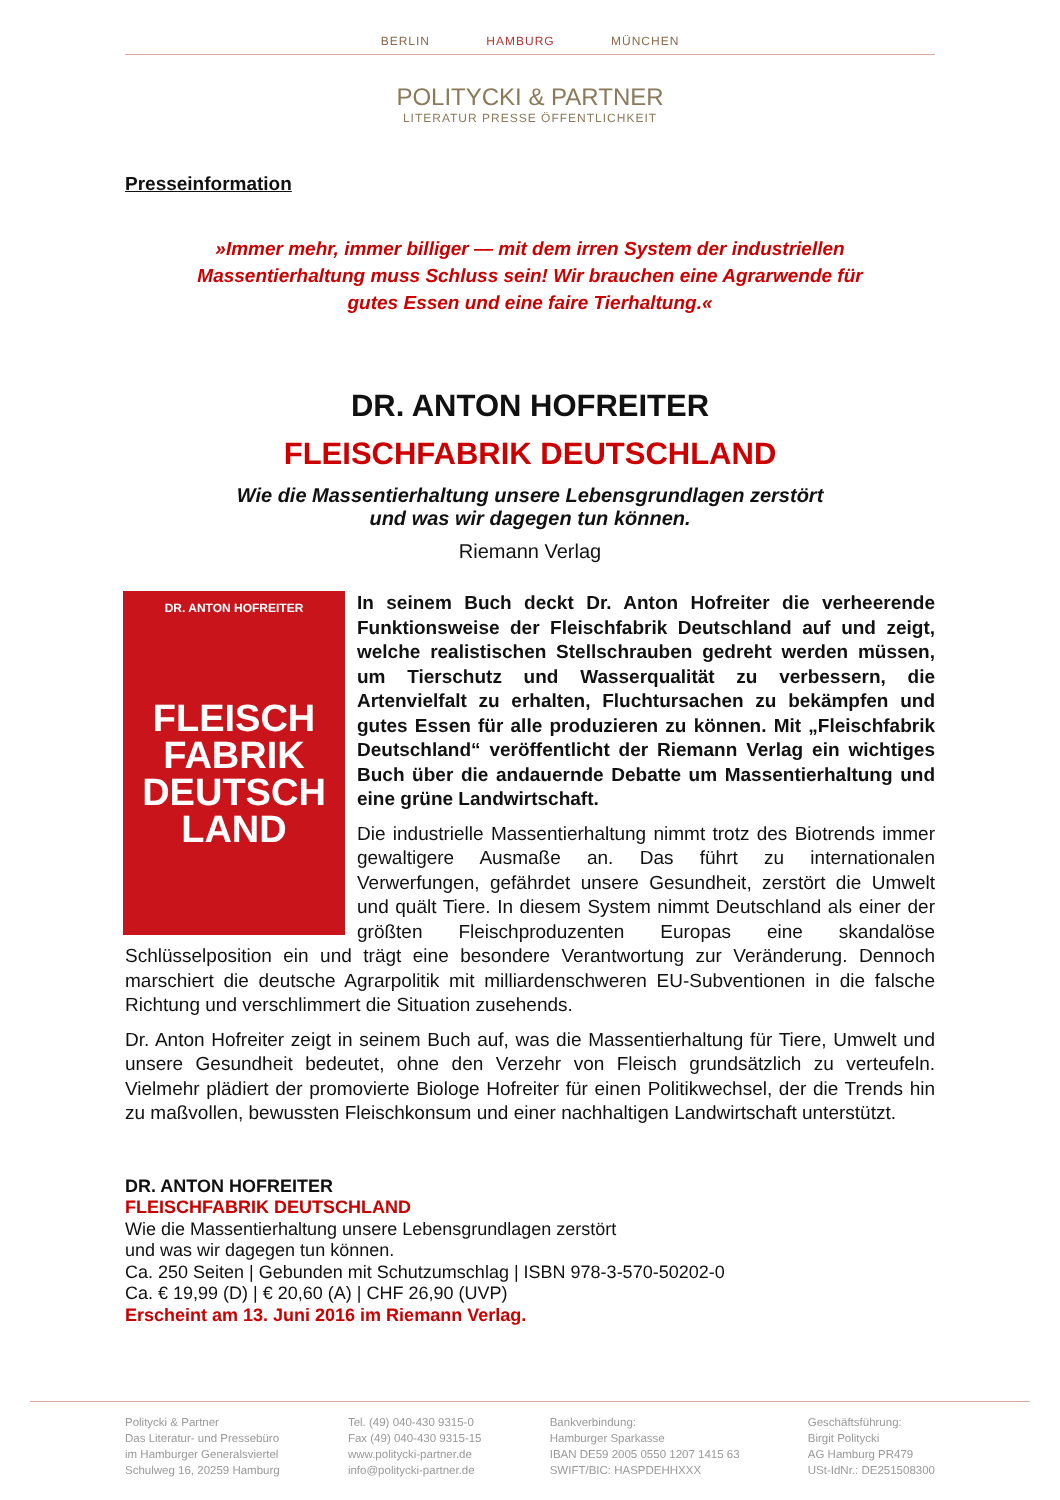BERLIN HAMBURG MÜNCHEN
POLITYCKI & PARTNER
LITERATUR PRESSE ÖFFENTLICHKEIT
Presseinformation
»Immer mehr, immer billiger — mit dem irren System der industriellen Massentierhaltung muss Schluss sein! Wir brauchen eine Agrarwende für gutes Essen und eine faire Tierhaltung.«
DR. ANTON HOFREITER
FLEISCHFABRIK DEUTSCHLAND
Wie die Massentierhaltung unsere Lebensgrundlagen zerstört
und was wir dagegen tun können.
Riemann Verlag
DR. ANTON HOFREITER
FLEISCH
FABRIK
DEUTSCH
LAND
In seinem Buch deckt Dr. Anton Hofreiter die verheerende Funktionsweise der Fleischfabrik Deutschland auf und zeigt, welche realistischen Stellschrauben gedreht werden müssen, um Tierschutz und Wasserqualität zu verbessern, die Artenvielfalt zu erhalten, Fluchtursachen zu bekämpfen und gutes Essen für alle produzieren zu können. Mit „Fleischfabrik Deutschland“ veröffentlicht der Riemann Verlag ein wichtiges Buch über die andauernde Debatte um Massentierhaltung und eine grüne Landwirtschaft.
Die industrielle Massentierhaltung nimmt trotz des Biotrends immer gewaltigere Ausmaße an. Das führt zu internationalen Verwerfungen, gefährdet unsere Gesundheit, zerstört die Umwelt und quält Tiere. In diesem System nimmt Deutschland als einer der größten Fleischproduzenten Europas eine skandalöse Schlüsselposition ein und trägt eine besondere Verantwortung zur Veränderung. Dennoch marschiert die deutsche Agrarpolitik mit milliardenschweren EU-Subventionen in die falsche Richtung und verschlimmert die Situation zusehends.
Dr. Anton Hofreiter zeigt in seinem Buch auf, was die Massentierhaltung für Tiere, Umwelt und unsere Gesundheit bedeutet, ohne den Verzehr von Fleisch grundsätzlich zu verteufeln. Vielmehr plädiert der promovierte Biologe Hofreiter für einen Politikwechsel, der die Trends hin zu maßvollen, bewussten Fleischkonsum und einer nachhaltigen Landwirtschaft unterstützt.
DR. ANTON HOFREITER
FLEISCHFABRIK DEUTSCHLAND
Wie die Massentierhaltung unsere Lebensgrundlagen zerstört
und was wir dagegen tun können.
Ca. 250 Seiten | Gebunden mit Schutzumschlag | ISBN 978-3-570-50202-0
Ca. € 19,99 (D) | € 20,60 (A) | CHF 26,90 (UVP)
Erscheint am 13. Juni 2016 im Riemann Verlag.
Politycki & Partner
Das Literatur- und Pressebüro
im Hamburger Generalsviertel
Schulweg 16, 20259 Hamburg
Tel. (49) 040-430 9315-0
Fax (49) 040-430 9315-15
www.politycki-partner.de
info@politycki-partner.de
Bankverbindung:
Hamburger Sparkasse
IBAN DE59 2005 0550 1207 1415 63
SWIFT/BIC: HASPDEHHXXX
Geschäftsführung:
Birgit Politycki
AG Hamburg PR479
USt-IdNr.: DE251508300